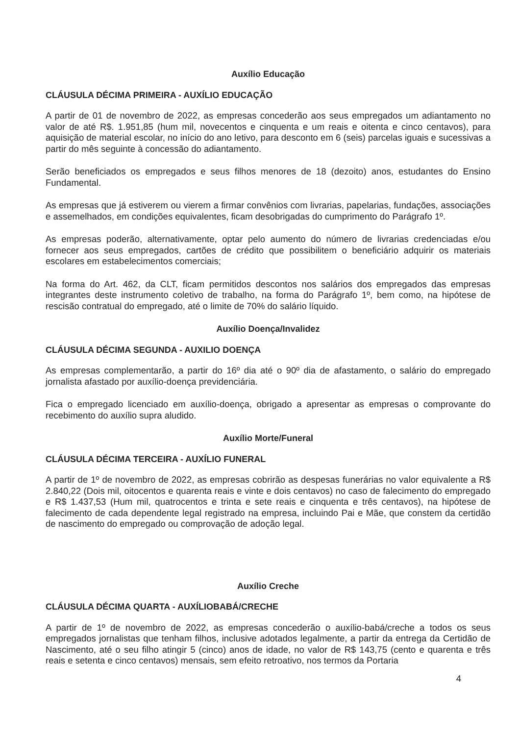Auxílio Educação
CLÁUSULA DÉCIMA PRIMEIRA - AUXÍLIO EDUCAÇÃO
A partir de 01 de novembro de 2022, as empresas concederão aos seus empregados um adiantamento no valor de até R$. 1.951,85 (hum mil, novecentos e cinquenta e um reais e oitenta e cinco centavos), para aquisição de material escolar, no início do ano letivo, para desconto em 6 (seis) parcelas iguais e sucessivas a partir do mês seguinte à concessão do adiantamento.
Serão beneficiados os empregados e seus filhos menores de 18 (dezoito) anos, estudantes do Ensino Fundamental.
As empresas que já estiverem ou vierem a firmar convênios com livrarias, papelarias, fundações, associações e assemelhados, em condições equivalentes, ficam desobrigadas do cumprimento do Parágrafo 1º.
As empresas poderão, alternativamente, optar pelo aumento do número de livrarias credenciadas e/ou fornecer aos seus empregados, cartões de crédito que possibilitem o beneficiário adquirir os materiais escolares em estabelecimentos comerciais;
Na forma do Art. 462, da CLT, ficam permitidos descontos nos salários dos empregados das empresas integrantes deste instrumento coletivo de trabalho, na forma do Parágrafo 1º, bem como, na hipótese de rescisão contratual do empregado, até o limite de 70% do salário líquido.
Auxílio Doença/Invalidez
CLÁUSULA DÉCIMA SEGUNDA - AUXILIO DOENÇA
As empresas complementarão, a partir do 16º dia até o 90º dia de afastamento, o salário do empregado jornalista afastado por auxílio-doença previdenciária.
Fica o empregado licenciado em auxílio-doença, obrigado a apresentar as empresas o comprovante do recebimento do auxílio supra aludido.
Auxílio Morte/Funeral
CLÁUSULA DÉCIMA TERCEIRA - AUXÍLIO FUNERAL
A partir de 1º de novembro de 2022, as empresas cobrirão as despesas funerárias no valor equivalente a R$ 2.840,22 (Dois mil, oitocentos e quarenta reais e vinte e dois centavos) no caso de falecimento do empregado e R$ 1.437,53 (Hum mil, quatrocentos e trinta e sete reais e cinquenta e três centavos), na hipótese de falecimento de cada dependente legal registrado na empresa, incluindo Pai e Mãe, que constem da certidão de nascimento do empregado ou comprovação de adoção legal.
Auxílio Creche
CLÁUSULA DÉCIMA QUARTA - AUXÍLIOBABÁ/CRECHE
A partir de 1º de novembro de 2022, as empresas concederão o auxílio-babá/creche a todos os seus empregados jornalistas que tenham filhos, inclusive adotados legalmente, a partir da entrega da Certidão de Nascimento, até o seu filho atingir 5 (cinco) anos de idade, no valor de R$ 143,75 (cento e quarenta e três reais e setenta e cinco centavos) mensais, sem efeito retroativo, nos termos da Portaria
4